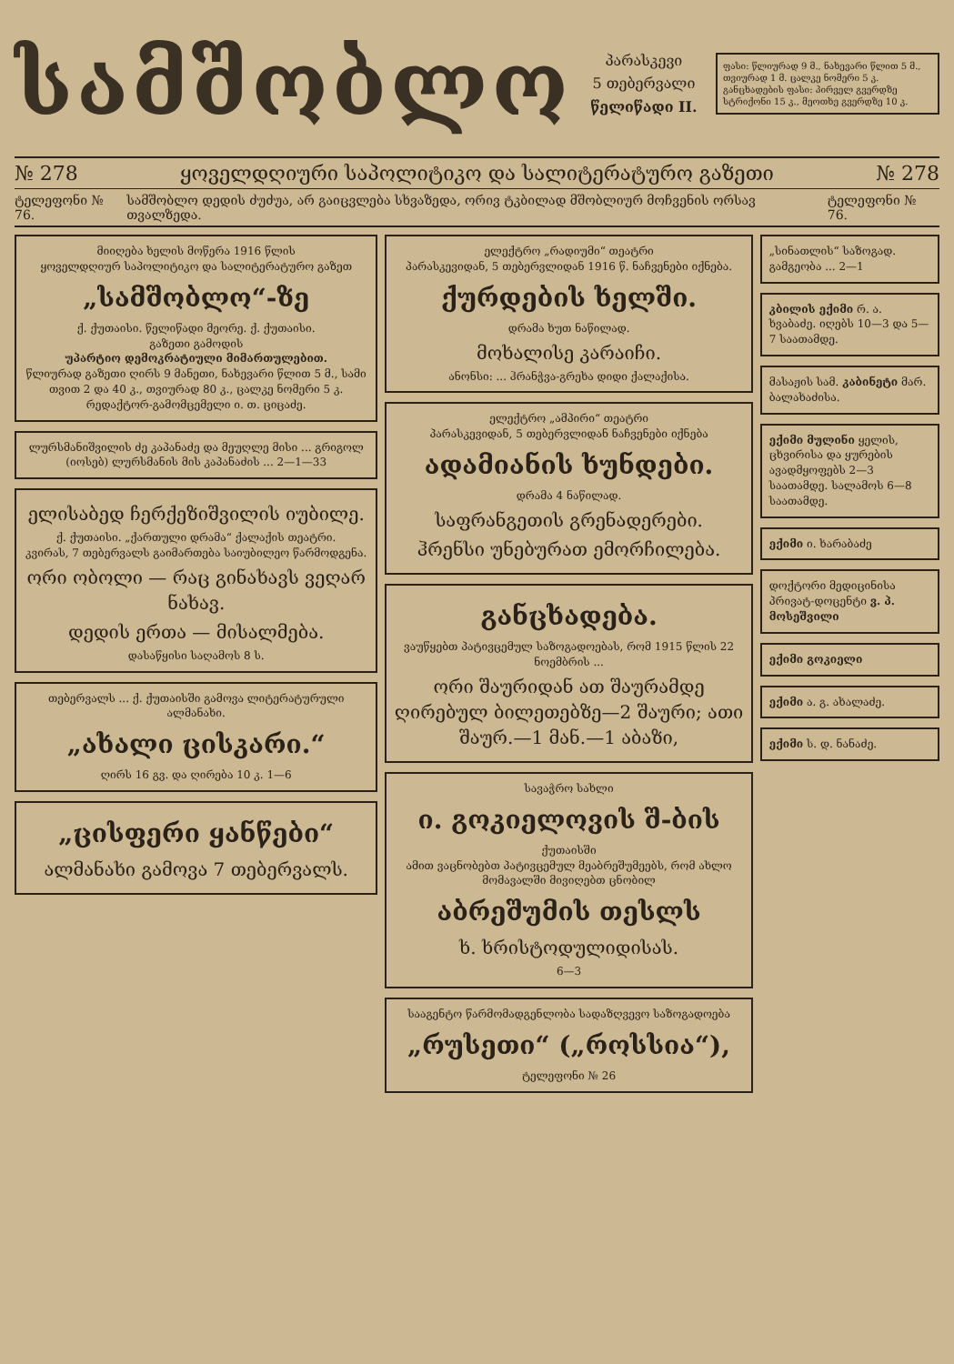სამშობლო
პარასკევი
5 თებერვალი
წელიწადი II.
ფასი: წლიურად 9 მ., ნახევარი წლით 5 მ., თვიურად 1 მ. ცალკე ნომერი 5 კ. განცხადების ფასი: პირველ გვერდზე სტრიქონი 15 კ., მეოთხე გვერდზე 10 კ.
№ 278 ყოველდღიური საპოლიტიკო და სალიტერატურო გაზეთი № 278
ტელეფონი № 76. სამშობლო დედის ძუძუა, არ გაიცვლება სხვაზედა, ორივ ტკბილად მშობლიურ მოჩვენის ორსავ თვალზედა. ტელეფონი № 76.
მიიღება ხელის მოწერა 1916 წლის
ყოველდღიურ საპოლიტიკო და სალიტერატურო გაზეთ
„სამშობლო“-ზე
ქ. ქუთაისი. წელიწადი მეორე. ქ. ქუთაისი.
გაზეთი გამოდის
უპარტიო დემოკრატიული მიმართულებით.
წლიურად გაზეთი ღირს 9 მანეთი, ნახევარი წლით 5 მ., სამი თვით 2 და 40 კ., თვიურად 80 კ., ცალკე ნომერი 5 კ.
რედაქტორ-გამომცემელი ი. თ. ციცაძე.
ლურსმანიშვილის ძე კაპანაძე და მეუღლე მისი ... გრიგოლ (იოსებ) ლურსმანის მის კაპანაძის ... 2—1—33
ელისაბედ ჩერქეზიშვილის იუბილე.
ქ. ქუთაისი. „ქართული დრამა“ ქალაქის თეატრი.
კვირას, 7 თებერვალს გაიმართება საიუბილეო წარმოდგენა.
ორი ობოლი — რაც გინახავს ვეღარ ნახავ.
დედის ერთა — მისალმება.
დასაწყისი საღამოს 8 ს.
თებერვალს ... ქ. ქუთაისში გამოვა ლიტერატურული ალმანახი.
„ახალი ცისკარი.“
ღირს 16 გვ. და ღირება 10 კ. 1—6
„ცისფერი ყანწები“
ალმანახი გამოვა 7 თებერვალს.
ელექტრო „რადიუმი“ თეატრი
პარასკევიდან, 5 თებერვლიდან 1916 წ. ნაჩვენები იქნება.
ქურდების ხელში.
დრამა ხუთ ნაწილად.
მოხალისე კარაიჩი.
ანონსი: ... ჰრანჭვა-გრეხა დიდი ქალაქისა.
ელექტრო „ამპირი“ თეატრი
პარასკევიდან, 5 თებერვლიდან ნაჩვენები იქნება
ადამიანის ხუნდები.
დრამა 4 ნაწილად.
საფრანგეთის გრენადერები.
ჰრენსი უნებურათ ემორჩილება.
განცხადება.
ვაუწყებთ პატივცემულ საზოგადოებას, რომ 1915 წლის 22 ნოემბრის ...
ორი შაურიდან ათ შაურამდე ღირებულ ბილეთებზე—2 შაური; ათი შაურ.—1 მან.—1 აბაზი,
სავაჭრო სახლი
ი. გოკიელოვის შ-ბის
ქუთაისში
ამით ვაცნობებთ პატივცემულ მეაბრეშუმეებს, რომ ახლო მომავალში მივიღებთ ცნობილ
აბრეშუმის თესლს
ხ. ხრისტოდულიდისას.
6—3
სააგენტო წარმომადგენლობა სადაზღვევო საზოგადოება
„რუსეთი“ („როსსია“),
ტელეფონი № 26
„სინათლის“ საზოგად. გამგეობა ... 2—1
კბილის ექიმი რ. ა. ხვაბაძე. იღებს 10—3 და 5—7 საათამდე.
მასაჟის სამ. კაბინეტი მარ. ბალახაძისა.
ექიმი მულინი ყელის, ცხვირისა და ყურების ავადმყოფებს 2—3 საათამდე. სალამოს 6—8 საათამდე.
ექიმი ი. ხარაბაძე
დოქტორი მედიცინისა პრივატ-დოცენტი ვ. პ. მოსეშვილი
ექიმი გოკიელი
ექიმი ა. გ. ახალაძე.
ექიმი ს. დ. ნანაძე.